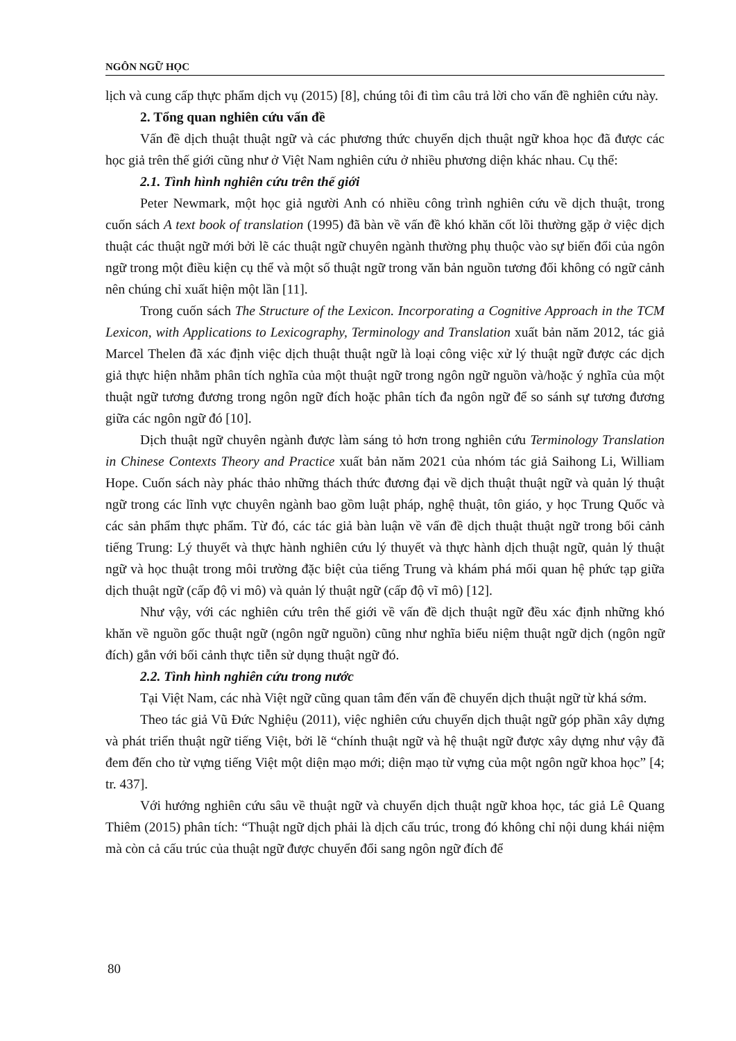NGÔN NGỮ HỌC
lịch và cung cấp thực phẩm dịch vụ (2015) [8], chúng tôi đi tìm câu trả lời cho vấn đề nghiên cứu này.
2. Tổng quan nghiên cứu vấn đề
Vấn đề dịch thuật thuật ngữ và các phương thức chuyển dịch thuật ngữ khoa học đã được các học giả trên thế giới cũng như ở Việt Nam nghiên cứu ở nhiều phương diện khác nhau. Cụ thể:
2.1. Tình hình nghiên cứu trên thế giới
Peter Newmark, một học giả người Anh có nhiều công trình nghiên cứu về dịch thuật, trong cuốn sách A text book of translation (1995) đã bàn về vấn đề khó khăn cốt lõi thường gặp ở việc dịch thuật các thuật ngữ mới bởi lẽ các thuật ngữ chuyên ngành thường phụ thuộc vào sự biến đổi của ngôn ngữ trong một điều kiện cụ thể và một số thuật ngữ trong văn bản nguồn tương đối không có ngữ cảnh nên chúng chỉ xuất hiện một lần [11].
Trong cuốn sách The Structure of the Lexicon. Incorporating a Cognitive Approach in the TCM Lexicon, with Applications to Lexicography, Terminology and Translation xuất bản năm 2012, tác giả Marcel Thelen đã xác định việc dịch thuật thuật ngữ là loại công việc xử lý thuật ngữ được các dịch giả thực hiện nhằm phân tích nghĩa của một thuật ngữ trong ngôn ngữ nguồn và/hoặc ý nghĩa của một thuật ngữ tương đương trong ngôn ngữ đích hoặc phân tích đa ngôn ngữ để so sánh sự tương đương giữa các ngôn ngữ đó [10].
Dịch thuật ngữ chuyên ngành được làm sáng tỏ hơn trong nghiên cứu Terminology Translation in Chinese Contexts Theory and Practice xuất bản năm 2021 của nhóm tác giả Saihong Li, William Hope. Cuốn sách này phác thảo những thách thức đương đại về dịch thuật thuật ngữ và quản lý thuật ngữ trong các lĩnh vực chuyên ngành bao gồm luật pháp, nghệ thuật, tôn giáo, y học Trung Quốc và các sản phẩm thực phẩm. Từ đó, các tác giả bàn luận về vấn đề dịch thuật thuật ngữ trong bối cảnh tiếng Trung: Lý thuyết và thực hành nghiên cứu lý thuyết và thực hành dịch thuật ngữ, quản lý thuật ngữ và học thuật trong môi trường đặc biệt của tiếng Trung và khám phá mối quan hệ phức tạp giữa dịch thuật ngữ (cấp độ vi mô) và quản lý thuật ngữ (cấp độ vĩ mô) [12].
Như vậy, với các nghiên cứu trên thế giới về vấn đề dịch thuật ngữ đều xác định những khó khăn về nguồn gốc thuật ngữ (ngôn ngữ nguồn) cũng như nghĩa biểu niệm thuật ngữ dịch (ngôn ngữ đích) gắn với bối cảnh thực tiễn sử dụng thuật ngữ đó.
2.2. Tình hình nghiên cứu trong nước
Tại Việt Nam, các nhà Việt ngữ cũng quan tâm đến vấn đề chuyển dịch thuật ngữ từ khá sớm.
Theo tác giả Vũ Đức Nghiệu (2011), việc nghiên cứu chuyển dịch thuật ngữ góp phần xây dựng và phát triển thuật ngữ tiếng Việt, bởi lẽ “chính thuật ngữ và hệ thuật ngữ được xây dựng như vậy đã đem đến cho từ vựng tiếng Việt một diện mạo mới; diện mạo từ vựng của một ngôn ngữ khoa học” [4; tr. 437].
Với hướng nghiên cứu sâu về thuật ngữ và chuyển dịch thuật ngữ khoa học, tác giả Lê Quang Thiêm (2015) phân tích: “Thuật ngữ dịch phải là dịch cấu trúc, trong đó không chỉ nội dung khái niệm mà còn cả cấu trúc của thuật ngữ được chuyển đổi sang ngôn ngữ đích để
80